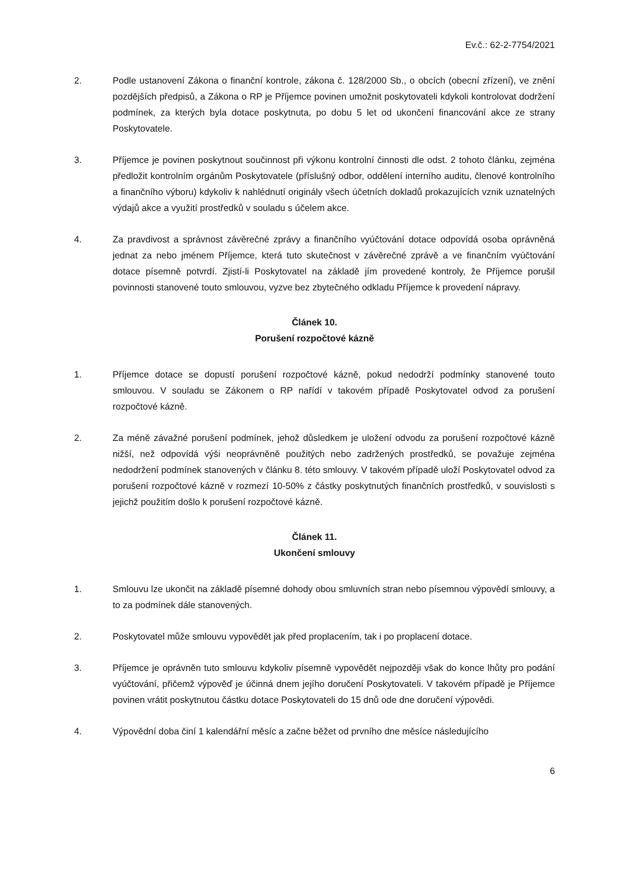Ev.č.: 62-2-7754/2021
2. Podle ustanovení Zákona o finanční kontrole, zákona č. 128/2000 Sb., o obcích (obecní zřízení), ve znění pozdějších předpisů, a Zákona o RP je Příjemce povinen umožnit poskytovateli kdykoli kontrolovat dodržení podmínek, za kterých byla dotace poskytnuta, po dobu 5 let od ukončení financování akce ze strany Poskytovatele.
3. Příjemce je povinen poskytnout součinnost při výkonu kontrolní činnosti dle odst. 2 tohoto článku, zejména předložit kontrolním orgánům Poskytovatele (příslušný odbor, oddělení interního auditu, členové kontrolního a finančního výboru) kdykoliv k nahlédnutí originály všech účetních dokladů prokazujících vznik uznatelných výdajů akce a využití prostředků v souladu s účelem akce.
4. Za pravdivost a správnost závěrečné zprávy a finančního vyúčtování dotace odpovídá osoba oprávněná jednat za nebo jménem Příjemce, která tuto skutečnost v závěrečné zprávě a ve finančním vyúčtování dotace písemně potvrdí. Zjistí-li Poskytovatel na základě jím provedené kontroly, že Příjemce porušil povinnosti stanovené touto smlouvou, vyzve bez zbytečného odkladu Příjemce k provedení nápravy.
Článek 10.
Porušení rozpočtové kázně
1. Příjemce dotace se dopustí porušení rozpočtové kázně, pokud nedodrží podmínky stanovené touto smlouvou. V souladu se Zákonem o RP nařídí v takovém případě Poskytovatel odvod za porušení rozpočtové kázně.
2. Za méně závažné porušení podmínek, jehož důsledkem je uložení odvodu za porušení rozpočtové kázně nižší, než odpovídá výši neoprávněně použitých nebo zadržených prostředků, se považuje zejména nedodržení podmínek stanovených v článku 8. této smlouvy. V takovém případě uloží Poskytovatel odvod za porušení rozpočtové kázně v rozmezí 10-50% z částky poskytnutých finančních prostředků, v souvislosti s jejichž použitím došlo k porušení rozpočtové kázně.
Článek 11.
Ukončení smlouvy
1. Smlouvu lze ukončit na základě písemné dohody obou smluvních stran nebo písemnou výpovědí smlouvy, a to za podmínek dále stanovených.
2. Poskytovatel může smlouvu vypovědět jak před proplacením, tak i po proplacení dotace.
3. Příjemce je oprávněn tuto smlouvu kdykoliv písemně vypovědět nejpozději však do konce lhůty pro podání vyúčtování, přičemž výpověď je účinná dnem jejího doručení Poskytovateli. V takovém případě je Příjemce povinen vrátit poskytnutou částku dotace Poskytovateli do 15 dnů ode dne doručení výpovědi.
4. Výpovědní doba činí 1 kalendářní měsíc a začne běžet od prvního dne měsíce následujícího
6